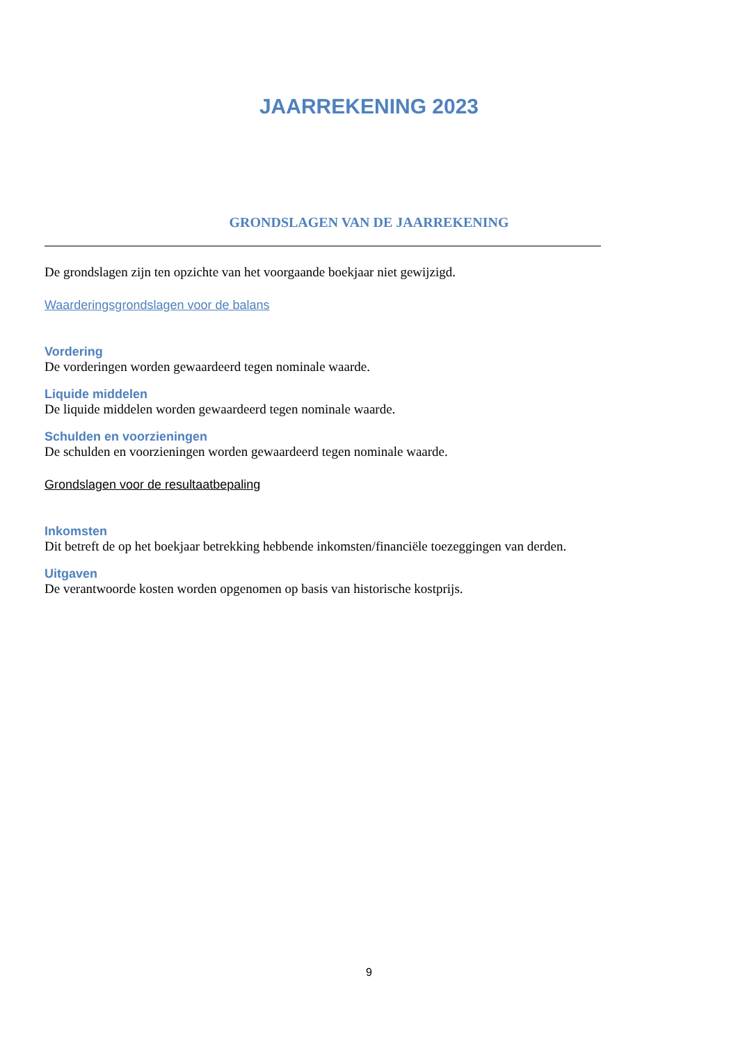JAARREKENING 2023
GRONDSLAGEN VAN DE JAARREKENING
De grondslagen zijn ten opzichte van het voorgaande boekjaar niet gewijzigd.
Waarderingsgrondslagen voor de balans
Vordering
De vorderingen worden gewaardeerd tegen nominale waarde.
Liquide middelen
De liquide middelen worden gewaardeerd tegen nominale waarde.
Schulden en voorzieningen
De schulden en voorzieningen worden gewaardeerd tegen nominale waarde.
Grondslagen voor de resultaatbepaling
Inkomsten
Dit betreft de op het boekjaar betrekking hebbende inkomsten/financiële toezeggingen van derden.
Uitgaven
De verantwoorde kosten worden opgenomen op basis van historische kostprijs.
9